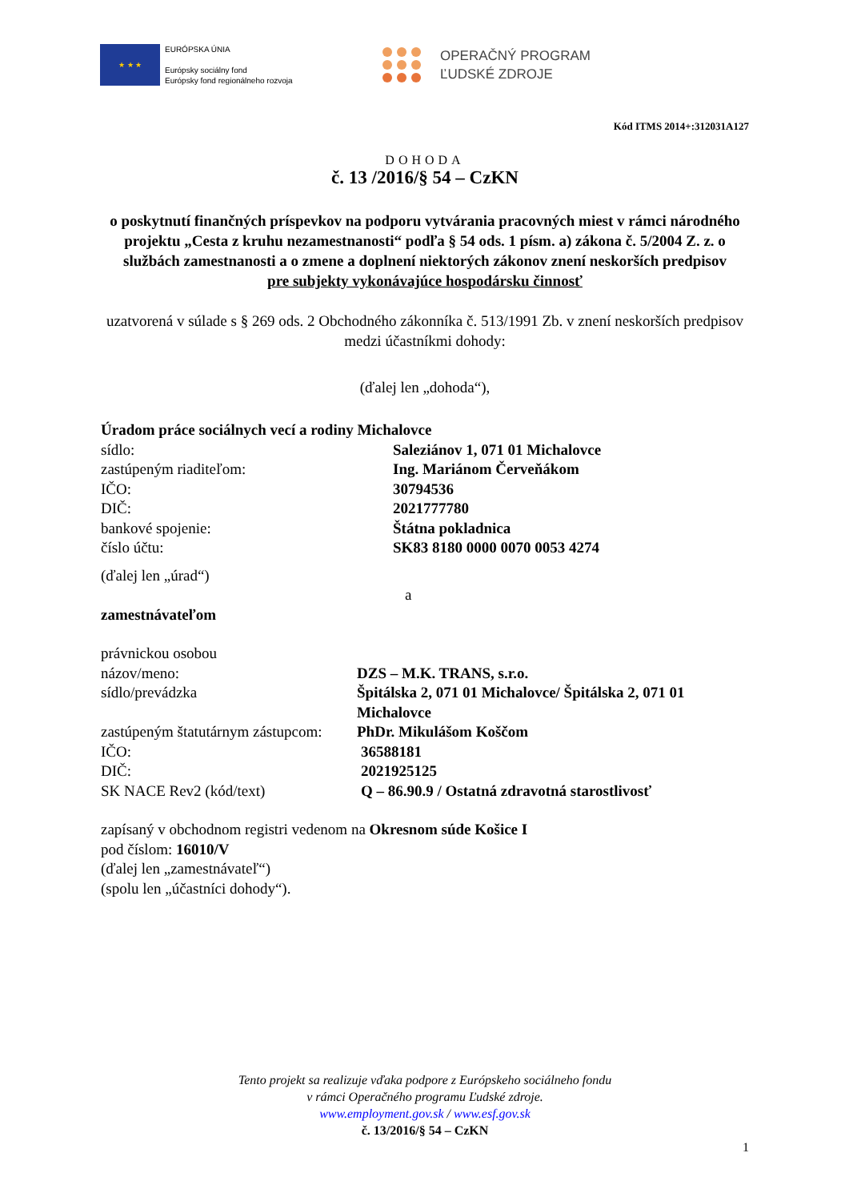★ ★ ★
EURÓPSKA ÚNIA
Európsky sociálny fond
Európsky fond regionálneho rozvoja
OPERAČNÝ PROGRAM
ĽUDSKÉ ZDROJE
Kód ITMS 2014+:312031A127
DOHODA
č. 13 /2016/§ 54 – CzKN
o poskytnutí finančných príspevkov na podporu vytvárania pracovných miest v rámci národného projektu „Cesta z kruhu nezamestnanosti“ podľa § 54 ods. 1 písm. a) zákona č. 5/2004 Z. z. o službách zamestnanosti a o zmene a doplnení niektorých zákonov znení neskorších predpisov
pre subjekty vykonávajúce hospodársku činnosť
uzatvorená v súlade s § 269 ods. 2 Obchodného zákonníka č. 513/1991 Zb. v znení neskorších predpisov
medzi účastníkmi dohody:
(ďalej len „dohoda“),
Úradom práce sociálnych vecí a rodiny Michalovce
sídlo: Saleziánov 1, 071 01 Michalovce
zastúpeným riaditeľom: Ing. Mariánom Červeňákom
IČO: 30794536
DIČ: 2021777780
bankové spojenie: Štátna pokladnica
číslo účtu: SK83 8180 0000 0070 0053 4274
(ďalej len „úrad“)
a
zamestnávateľom
právnickou osobou
názov/meno: DZS – M.K. TRANS, s.r.o.
sídlo/prevádzka Špitálska 2, 071 01 Michalovce/ Špitálska 2, 071 01 Michalovce
zastúpeným štatutárnym zástupcom: PhDr. Mikulášom Koščom
IČO: 36588181
DIČ: 2021925125
SK NACE Rev2 (kód/text) Q – 86.90.9 / Ostatná zdravotná starostlivosť
zapísaný v obchodnom registri vedenom na Okresnom súde Košice I
pod číslom: 16010/V
(ďalej len „zamestnávateľ“)
(spolu len „účastníci dohody“).
Tento projekt sa realizuje vďaka podpore z Európskeho sociálneho fondu
v rámci Operačného programu Ľudské zdroje.
www.employment.gov.sk / www.esf.gov.sk
č. 13/2016/§ 54 – CzKN
1